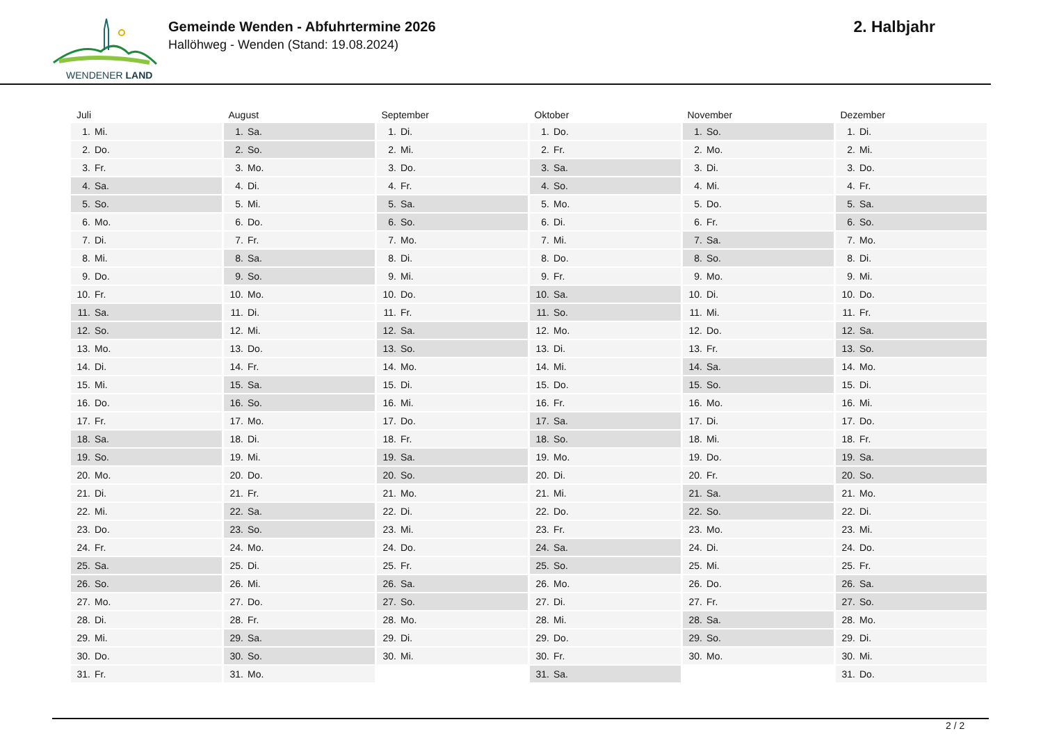WENDENER LAND
Gemeinde Wenden - Abfuhrtermine 2026
Hallöhweg - Wenden (Stand: 19.08.2024)
2. Halbjahr
| Juli | | August | | September | | Oktober | | November | | Dezember | |
| --- | --- | --- | --- | --- | --- | --- | --- | --- | --- | --- | --- |
| 1. | Mi. | 1. | Sa. | 1. | Di. | 1. | Do. | 1. | So. | 1. | Di. |
| 2. | Do. | 2. | So. | 2. | Mi. | 2. | Fr. | 2. | Mo. | 2. | Mi. |
| 3. | Fr. | 3. | Mo. | 3. | Do. | 3. | Sa. | 3. | Di. | 3. | Do. |
| 4. | Sa. | 4. | Di. | 4. | Fr. | 4. | So. | 4. | Mi. | 4. | Fr. |
| 5. | So. | 5. | Mi. | 5. | Sa. | 5. | Mo. | 5. | Do. | 5. | Sa. |
| 6. | Mo. | 6. | Do. | 6. | So. | 6. | Di. | 6. | Fr. | 6. | So. |
| 7. | Di. | 7. | Fr. | 7. | Mo. | 7. | Mi. | 7. | Sa. | 7. | Mo. |
| 8. | Mi. | 8. | Sa. | 8. | Di. | 8. | Do. | 8. | So. | 8. | Di. |
| 9. | Do. | 9. | So. | 9. | Mi. | 9. | Fr. | 9. | Mo. | 9. | Mi. |
| 10. | Fr. | 10. | Mo. | 10. | Do. | 10. | Sa. | 10. | Di. | 10. | Do. |
| 11. | Sa. | 11. | Di. | 11. | Fr. | 11. | So. | 11. | Mi. | 11. | Fr. |
| 12. | So. | 12. | Mi. | 12. | Sa. | 12. | Mo. | 12. | Do. | 12. | Sa. |
| 13. | Mo. | 13. | Do. | 13. | So. | 13. | Di. | 13. | Fr. | 13. | So. |
| 14. | Di. | 14. | Fr. | 14. | Mo. | 14. | Mi. | 14. | Sa. | 14. | Mo. |
| 15. | Mi. | 15. | Sa. | 15. | Di. | 15. | Do. | 15. | So. | 15. | Di. |
| 16. | Do. | 16. | So. | 16. | Mi. | 16. | Fr. | 16. | Mo. | 16. | Mi. |
| 17. | Fr. | 17. | Mo. | 17. | Do. | 17. | Sa. | 17. | Di. | 17. | Do. |
| 18. | Sa. | 18. | Di. | 18. | Fr. | 18. | So. | 18. | Mi. | 18. | Fr. |
| 19. | So. | 19. | Mi. | 19. | Sa. | 19. | Mo. | 19. | Do. | 19. | Sa. |
| 20. | Mo. | 20. | Do. | 20. | So. | 20. | Di. | 20. | Fr. | 20. | So. |
| 21. | Di. | 21. | Fr. | 21. | Mo. | 21. | Mi. | 21. | Sa. | 21. | Mo. |
| 22. | Mi. | 22. | Sa. | 22. | Di. | 22. | Do. | 22. | So. | 22. | Di. |
| 23. | Do. | 23. | So. | 23. | Mi. | 23. | Fr. | 23. | Mo. | 23. | Mi. |
| 24. | Fr. | 24. | Mo. | 24. | Do. | 24. | Sa. | 24. | Di. | 24. | Do. |
| 25. | Sa. | 25. | Di. | 25. | Fr. | 25. | So. | 25. | Mi. | 25. | Fr. |
| 26. | So. | 26. | Mi. | 26. | Sa. | 26. | Mo. | 26. | Do. | 26. | Sa. |
| 27. | Mo. | 27. | Do. | 27. | So. | 27. | Di. | 27. | Fr. | 27. | So. |
| 28. | Di. | 28. | Fr. | 28. | Mo. | 28. | Mi. | 28. | Sa. | 28. | Mo. |
| 29. | Mi. | 29. | Sa. | 29. | Di. | 29. | Do. | 29. | So. | 29. | Di. |
| 30. | Do. | 30. | So. | 30. | Mi. | 30. | Fr. | 30. | Mo. | 30. | Mi. |
| 31. | Fr. | 31. | Mo. | | | 31. | Sa. | | | 31. | Do. |
2 / 2